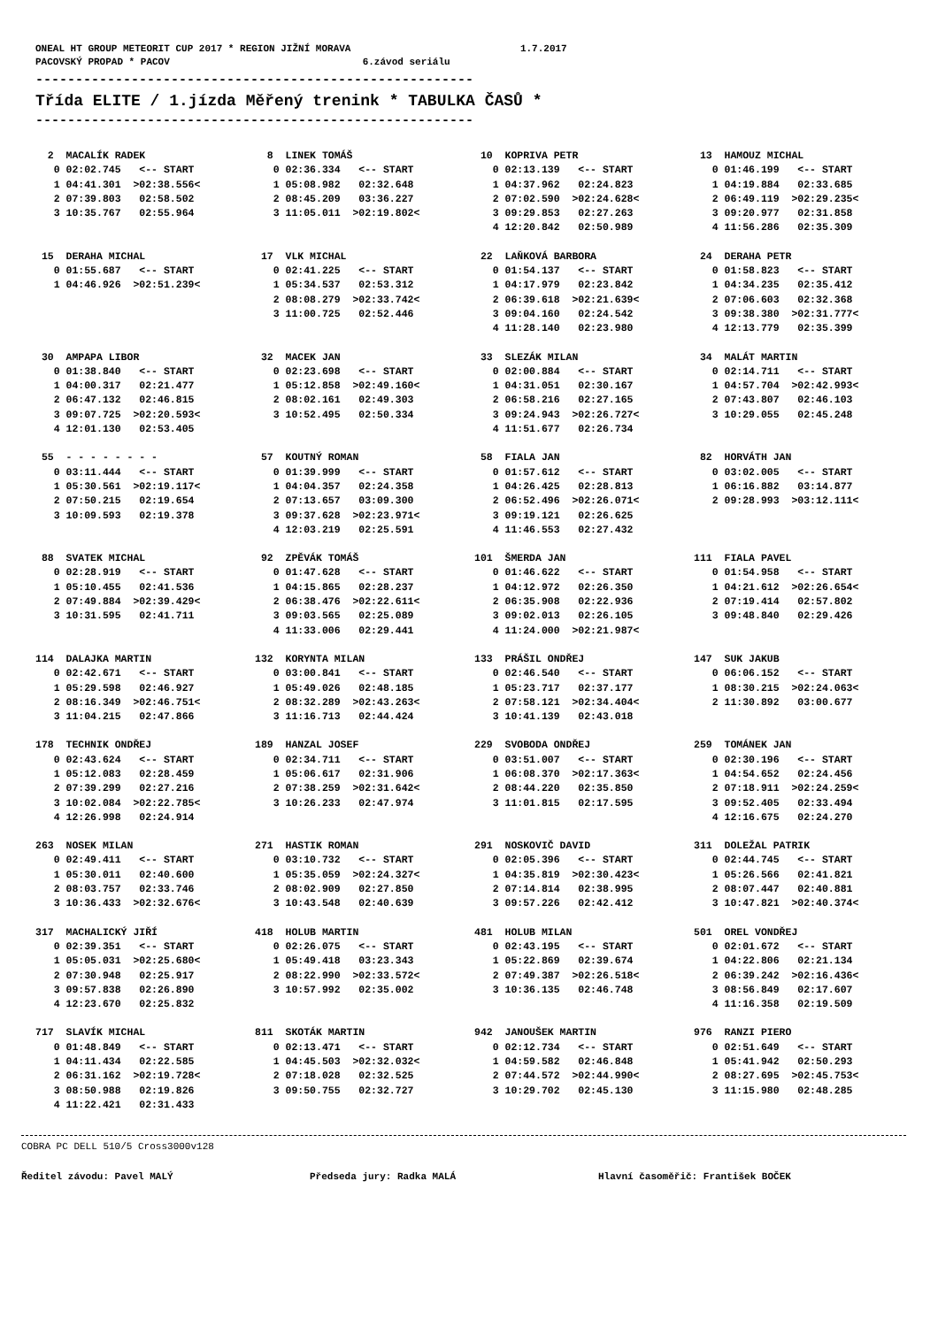ONEAL HT GROUP METEORIT CUP 2017 * REGION JIŽNÍ MORAVA 1.7.2017 PACOVSKÝ PROPAD * PACOV 6.závod seriálu
-------------------------------------------------------
Třída ELITE / 1.jízda Měřený trenink * TABULKA ČASŮ *
-------------------------------------------------------
| 2 MACALÍK RADEK 0 02:02.745 <-- START 1 04:41.301 >02:38.556< 2 07:39.803 02:58.502 3 10:35.767 02:55.964 | 8 LINEK TOMÁŠ 0 02:36.334 <-- START 1 05:08.982 02:32.648 2 08:45.209 03:36.227 3 11:05.011 >02:19.802< | 10 KOPRIVA PETR 0 02:13.139 <-- START 1 04:37.962 02:24.823 2 07:02.590 >02:24.628< 3 09:29.853 02:27.263 4 12:20.842 02:50.989 | 13 HAMOUZ MICHAL 0 01:46.199 <-- START 1 04:19.884 02:33.685 2 06:49.119 >02:29.235< 3 09:20.977 02:31.858 4 11:56.286 02:35.309 |
| 15 DERAHA MICHAL 0 01:55.687 <-- START 1 04:46.926 >02:51.239< | 17 VLK MICHAL 0 02:41.225 <-- START 1 05:34.537 02:53.312 2 08:08.279 >02:33.742< 3 11:00.725 02:52.446 | 22 LAŇKOVÁ BARBORA 0 01:54.137 <-- START 1 04:17.979 02:23.842 2 06:39.618 >02:21.639< 3 09:04.160 02:24.542 4 11:28.140 02:23.980 | 24 DERAHA PETR 0 01:58.823 <-- START 1 04:34.235 02:35.412 2 07:06.603 02:32.368 3 09:38.380 >02:31.777< 4 12:13.779 02:35.399 |
| 30 AMPAPA LIBOR 0 01:38.840 <-- START 1 04:00.317 02:21.477 2 06:47.132 02:46.815 3 09:07.725 >02:20.593< 4 12:01.130 02:53.405 | 32 MACEK JAN 0 02:23.698 <-- START 1 05:12.858 >02:49.160< 2 08:02.161 02:49.303 3 10:52.495 02:50.334 | 33 SLEZÁK MILAN 0 02:00.884 <-- START 1 04:31.051 02:30.167 2 06:58.216 02:27.165 3 09:24.943 >02:26.727< 4 11:51.677 02:26.734 | 34 MALÁT MARTIN 0 02:14.711 <-- START 1 04:57.704 >02:42.993< 2 07:43.807 02:46.103 3 10:29.055 02:45.248 |
| 55 - - - - - - - - 0 03:11.444 <-- START 1 05:30.561 >02:19.117< 2 07:50.215 02:19.654 3 10:09.593 02:19.378 | 57 KOUTNÝ ROMAN 0 01:39.999 <-- START 1 04:04.357 02:24.358 2 07:13.657 03:09.300 3 09:37.628 >02:23.971< 4 12:03.219 02:25.591 | 58 FIALA JAN 0 01:57.612 <-- START 1 04:26.425 02:28.813 2 06:52.496 >02:26.071< 3 09:19.121 02:26.625 4 11:46.553 02:27.432 | 82 HORVÁTH JAN 0 03:02.005 <-- START 1 06:16.882 03:14.877 2 09:28.993 >03:12.111< |
| 88 SVATEK MICHAL 0 02:28.919 <-- START 1 05:10.455 02:41.536 2 07:49.884 >02:39.429< 3 10:31.595 02:41.711 | 92 ZPĚVÁK TOMÁŠ 0 01:47.628 <-- START 1 04:15.865 02:28.237 2 06:38.476 >02:22.611< 3 09:03.565 02:25.089 4 11:33.006 02:29.441 | 101 ŠMERDA JAN 0 01:46.622 <-- START 1 04:12.972 02:26.350 2 06:35.908 02:22.936 3 09:02.013 02:26.105 4 11:24.000 >02:21.987< | 111 FIALA PAVEL 0 01:54.958 <-- START 1 04:21.612 >02:26.654< 2 07:19.414 02:57.802 3 09:48.840 02:29.426 |
| 114 DALAJKA MARTIN 0 02:42.671 <-- START 1 05:29.598 02:46.927 2 08:16.349 >02:46.751< 3 11:04.215 02:47.866 | 132 KORYNTA MILAN 0 03:00.841 <-- START 1 05:49.026 02:48.185 2 08:32.289 >02:43.263< 3 11:16.713 02:44.424 | 133 PRÁŠIL ONDŘEJ 0 02:46.540 <-- START 1 05:23.717 02:37.177 2 07:58.121 >02:34.404< 3 10:41.139 02:43.018 | 147 SUK JAKUB 0 06:06.152 <-- START 1 08:30.215 >02:24.063< 2 11:30.892 03:00.677 |
| 178 TECHNIK ONDŘEJ 0 02:43.624 <-- START 1 05:12.083 02:28.459 2 07:39.299 02:27.216 3 10:02.084 >02:22.785< 4 12:26.998 02:24.914 | 189 HANZAL JOSEF 0 02:34.711 <-- START 1 05:06.617 02:31.906 2 07:38.259 >02:31.642< 3 10:26.233 02:47.974 | 229 SVOBODA ONDŘEJ 0 03:51.007 <-- START 1 06:08.370 >02:17.363< 2 08:44.220 02:35.850 3 11:01.815 02:17.595 | 259 TOMÁNEK JAN 0 02:30.196 <-- START 1 04:54.652 02:24.456 2 07:18.911 >02:24.259< 3 09:52.405 02:33.494 4 12:16.675 02:24.270 |
| 263 NOSEK MILAN 0 02:49.411 <-- START 1 05:30.011 02:40.600 2 08:03.757 02:33.746 3 10:36.433 >02:32.676< | 271 HASTIK ROMAN 0 03:10.732 <-- START 1 05:35.059 >02:24.327< 2 08:02.909 02:27.850 3 10:43.548 02:40.639 | 291 NOSKOVIČ DAVID 0 02:05.396 <-- START 1 04:35.819 >02:30.423< 2 07:14.814 02:38.995 3 09:57.226 02:42.412 | 311 DOLEŽAL PATRIK 0 02:44.745 <-- START 1 05:26.566 02:41.821 2 08:07.447 02:40.881 3 10:47.821 >02:40.374< |
| 317 MACHALICKÝ JIŘÍ 0 02:39.351 <-- START 1 05:05.031 >02:25.680< 2 07:30.948 02:25.917 3 09:57.838 02:26.890 4 12:23.670 02:25.832 | 418 HOLUB MARTIN 0 02:26.075 <-- START 1 05:49.418 03:23.343 2 08:22.990 >02:33.572< 3 10:57.992 02:35.002 | 481 HOLUB MILAN 0 02:43.195 <-- START 1 05:22.869 02:39.674 2 07:49.387 >02:26.518< 3 10:36.135 02:46.748 | 501 OREL VONDŘEJ 0 02:01.672 <-- START 1 04:22.806 02:21.134 2 06:39.242 >02:16.436< 3 08:56.849 02:17.607 4 11:16.358 02:19.509 |
| 717 SLAVÍK MICHAL 0 01:48.849 <-- START 1 04:11.434 02:22.585 2 06:31.162 >02:19.728< 3 08:50.988 02:19.826 4 11:22.421 02:31.433 | 811 SKOTÁK MARTIN 0 02:13.471 <-- START 1 04:45.503 >02:32.032< 2 07:18.028 02:32.525 3 09:50.755 02:32.727 | 942 JANOUŠEK MARTIN 0 02:12.734 <-- START 1 04:59.582 02:46.848 2 07:44.572 >02:44.990< 3 10:29.702 02:45.130 | 976 RANZI PIERO 0 02:51.649 <-- START 1 05:41.942 02:50.293 2 08:27.695 >02:45.753< 3 11:15.980 02:48.285 |
COBRA PC DELL 510/5 Cross3000v128
Ředitel závodu: Pavel MALÝ Předseda jury: Radka MALÁ Hlavní časoměřič: František BOČEK